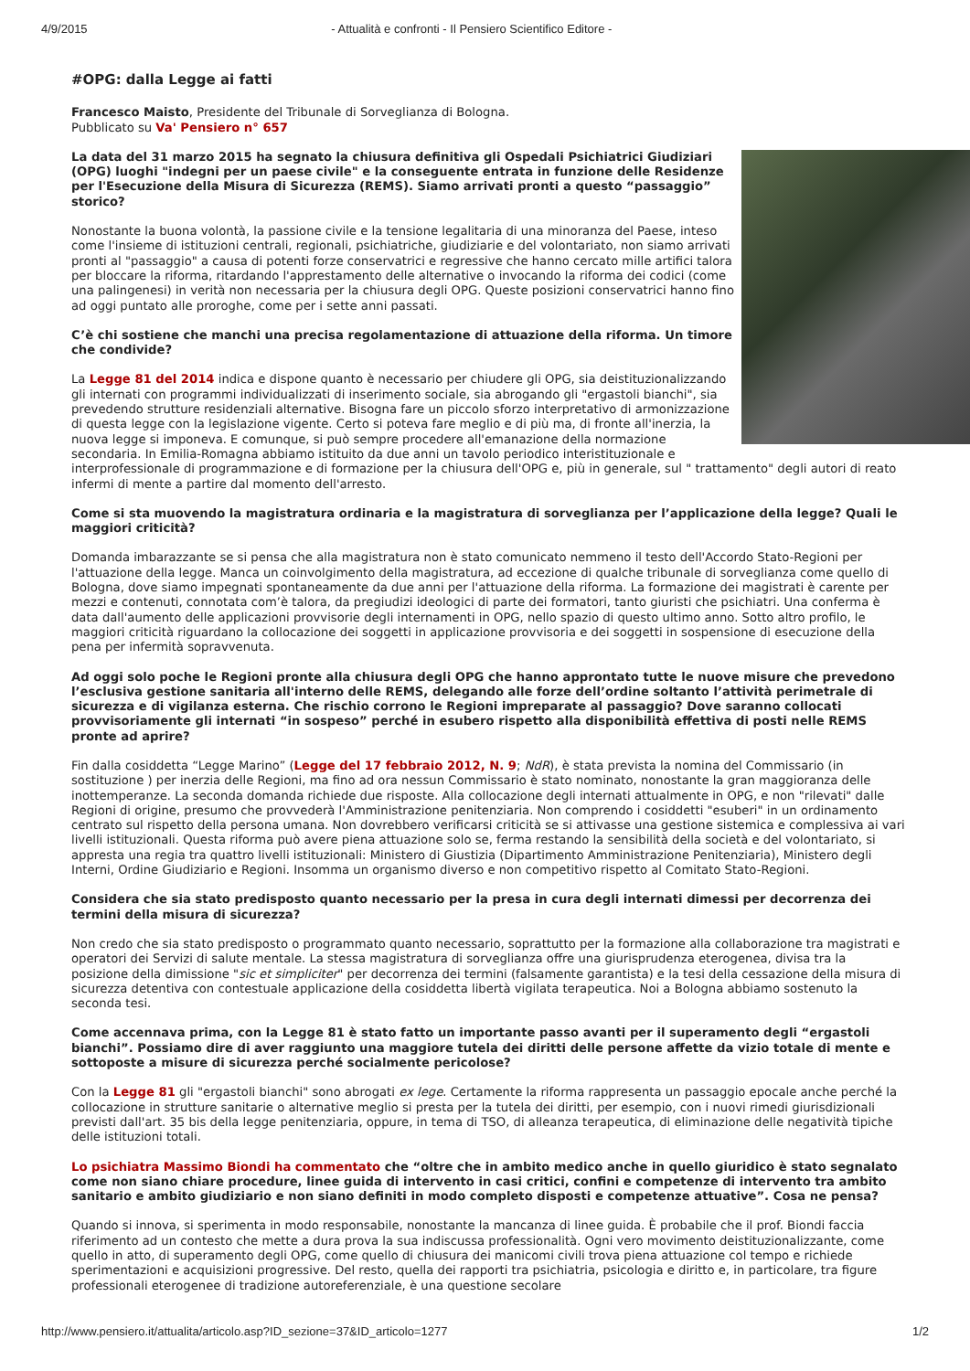4/9/2015 - Attualità e confronti - Il Pensiero Scientifico Editore -
#OPG: dalla Legge ai fatti
Francesco Maisto, Presidente del Tribunale di Sorveglianza di Bologna.
Pubblicato su Va' Pensiero n° 657
La data del 31 marzo 2015 ha segnato la chiusura definitiva gli Ospedali Psichiatrici Giudiziari (OPG) luoghi "indegni per un paese civile" e la conseguente entrata in funzione delle Residenze per l'Esecuzione della Misura di Sicurezza (REMS). Siamo arrivati pronti a questo “passaggio” storico?
Nonostante la buona volontà, la passione civile e la tensione legalitaria di una minoranza del Paese, inteso come l'insieme di istituzioni centrali, regionali, psichiatriche, giudiziarie e del volontariato, non siamo arrivati pronti al "passaggio" a causa di potenti forze conservatrici e regressive che hanno cercato mille artifici talora per bloccare la riforma, ritardando l'apprestamento delle alternative o invocando la riforma dei codici (come una palingenesi) in verità non necessaria per la chiusura degli OPG. Queste posizioni conservatrici hanno fino ad oggi puntato alle proroghe, come per i sette anni passati.
C’è chi sostiene che manchi una precisa regolamentazione di attuazione della riforma. Un timore che condivide?
La Legge 81 del 2014 indica e dispone quanto è necessario per chiudere gli OPG, sia deistituzionalizzando gli internati con programmi individualizzati di inserimento sociale, sia abrogando gli "ergastoli bianchi", sia prevedendo strutture residenziali alternative. Bisogna fare un piccolo sforzo interpretativo di armonizzazione di questa legge con la legislazione vigente. Certo si poteva fare meglio e di più ma, di fronte all'inerzia, la nuova legge si imponeva. E comunque, si può sempre procedere all'emanazione della normazione secondaria. In Emilia-Romagna abbiamo istituito da due anni un tavolo periodico interistituzionale e interprofessionale di programmazione e di formazione per la chiusura dell'OPG e, più in generale, sul " trattamento" degli autori di reato infermi di mente a partire dal momento dell'arresto.
Come si sta muovendo la magistratura ordinaria e la magistratura di sorveglianza per l’applicazione della legge? Quali le maggiori criticità?
Domanda imbarazzante se si pensa che alla magistratura non è stato comunicato nemmeno il testo dell'Accordo Stato-Regioni per l'attuazione della legge. Manca un coinvolgimento della magistratura, ad eccezione di qualche tribunale di sorveglianza come quello di Bologna, dove siamo impegnati spontaneamente da due anni per l'attuazione della riforma. La formazione dei magistrati è carente per mezzi e contenuti, connotata com’è talora, da pregiudizi ideologici di parte dei formatori, tanto giuristi che psichiatri. Una conferma è data dall'aumento delle applicazioni provvisorie degli internamenti in OPG, nello spazio di questo ultimo anno. Sotto altro profilo, le maggiori criticità riguardano la collocazione dei soggetti in applicazione provvisoria e dei soggetti in sospensione di esecuzione della pena per infermità sopravvenuta.
Ad oggi solo poche le Regioni pronte alla chiusura degli OPG che hanno approntato tutte le nuove misure che prevedono l’esclusiva gestione sanitaria all'interno delle REMS, delegando alle forze dell’ordine soltanto l’attività perimetrale di sicurezza e di vigilanza esterna. Che rischio corrono le Regioni impreparate al passaggio? Dove saranno collocati provvisoriamente gli internati “in sospeso” perché in esubero rispetto alla disponibilità effettiva di posti nelle REMS pronte ad aprire?
Fin dalla cosiddetta “Legge Marino” (Legge del 17 febbraio 2012, N. 9; NdR), è stata prevista la nomina del Commissario (in sostituzione ) per inerzia delle Regioni, ma fino ad ora nessun Commissario è stato nominato, nonostante la gran maggioranza delle inottemperanze. La seconda domanda richiede due risposte. Alla collocazione degli internati attualmente in OPG, e non "rilevati" dalle Regioni di origine, presumo che provvederà l'Amministrazione penitenziaria. Non comprendo i cosiddetti "esuberi" in un ordinamento centrato sul rispetto della persona umana. Non dovrebbero verificarsi criticità se si attivasse una gestione sistemica e complessiva ai vari livelli istituzionali. Questa riforma può avere piena attuazione solo se, ferma restando la sensibilità della società e del volontariato, si appresta una regia tra quattro livelli istituzionali: Ministero di Giustizia (Dipartimento Amministrazione Penitenziaria), Ministero degli Interni, Ordine Giudiziario e Regioni. Insomma un organismo diverso e non competitivo rispetto al Comitato Stato-Regioni.
Considera che sia stato predisposto quanto necessario per la presa in cura degli internati dimessi per decorrenza dei termini della misura di sicurezza?
Non credo che sia stato predisposto o programmato quanto necessario, soprattutto per la formazione alla collaborazione tra magistrati e operatori dei Servizi di salute mentale. La stessa magistratura di sorveglianza offre una giurisprudenza eterogenea, divisa tra la posizione della dimissione "sic et simpliciter" per decorrenza dei termini (falsamente garantista) e la tesi della cessazione della misura di sicurezza detentiva con contestuale applicazione della cosiddetta libertà vigilata terapeutica. Noi a Bologna abbiamo sostenuto la seconda tesi.
Come accennava prima, con la Legge 81 è stato fatto un importante passo avanti per il superamento degli “ergastoli bianchi”. Possiamo dire di aver raggiunto una maggiore tutela dei diritti delle persone affette da vizio totale di mente e sottoposte a misure di sicurezza perché socialmente pericolose?
Con la Legge 81 gli "ergastoli bianchi" sono abrogati ex lege. Certamente la riforma rappresenta un passaggio epocale anche perché la collocazione in strutture sanitarie o alternative meglio si presta per la tutela dei diritti, per esempio, con i nuovi rimedi giurisdizionali previsti dall'art. 35 bis della legge penitenziaria, oppure, in tema di TSO, di alleanza terapeutica, di eliminazione delle negatività tipiche delle istituzioni totali.
Lo psichiatra Massimo Biondi ha commentato che “oltre che in ambito medico anche in quello giuridico è stato segnalato come non siano chiare procedure, linee guida di intervento in casi critici, confini e competenze di intervento tra ambito sanitario e ambito giudiziario e non siano definiti in modo completo disposti e competenze attuative”. Cosa ne pensa?
Quando si innova, si sperimenta in modo responsabile, nonostante la mancanza di linee guida. È probabile che il prof. Biondi faccia riferimento ad un contesto che mette a dura prova la sua indiscussa professionalità. Ogni vero movimento deistituzionalizzante, come quello in atto, di superamento degli OPG, come quello di chiusura dei manicomi civili trova piena attuazione col tempo e richiede sperimentazioni e acquisizioni progressive. Del resto, quella dei rapporti tra psichiatria, psicologia e diritto e, in particolare, tra figure professionali eterogenee di tradizione autoreferenziale, è una questione secolare
http://www.pensiero.it/attualita/articolo.asp?ID_sezione=37&ID_articolo=1277 1/2